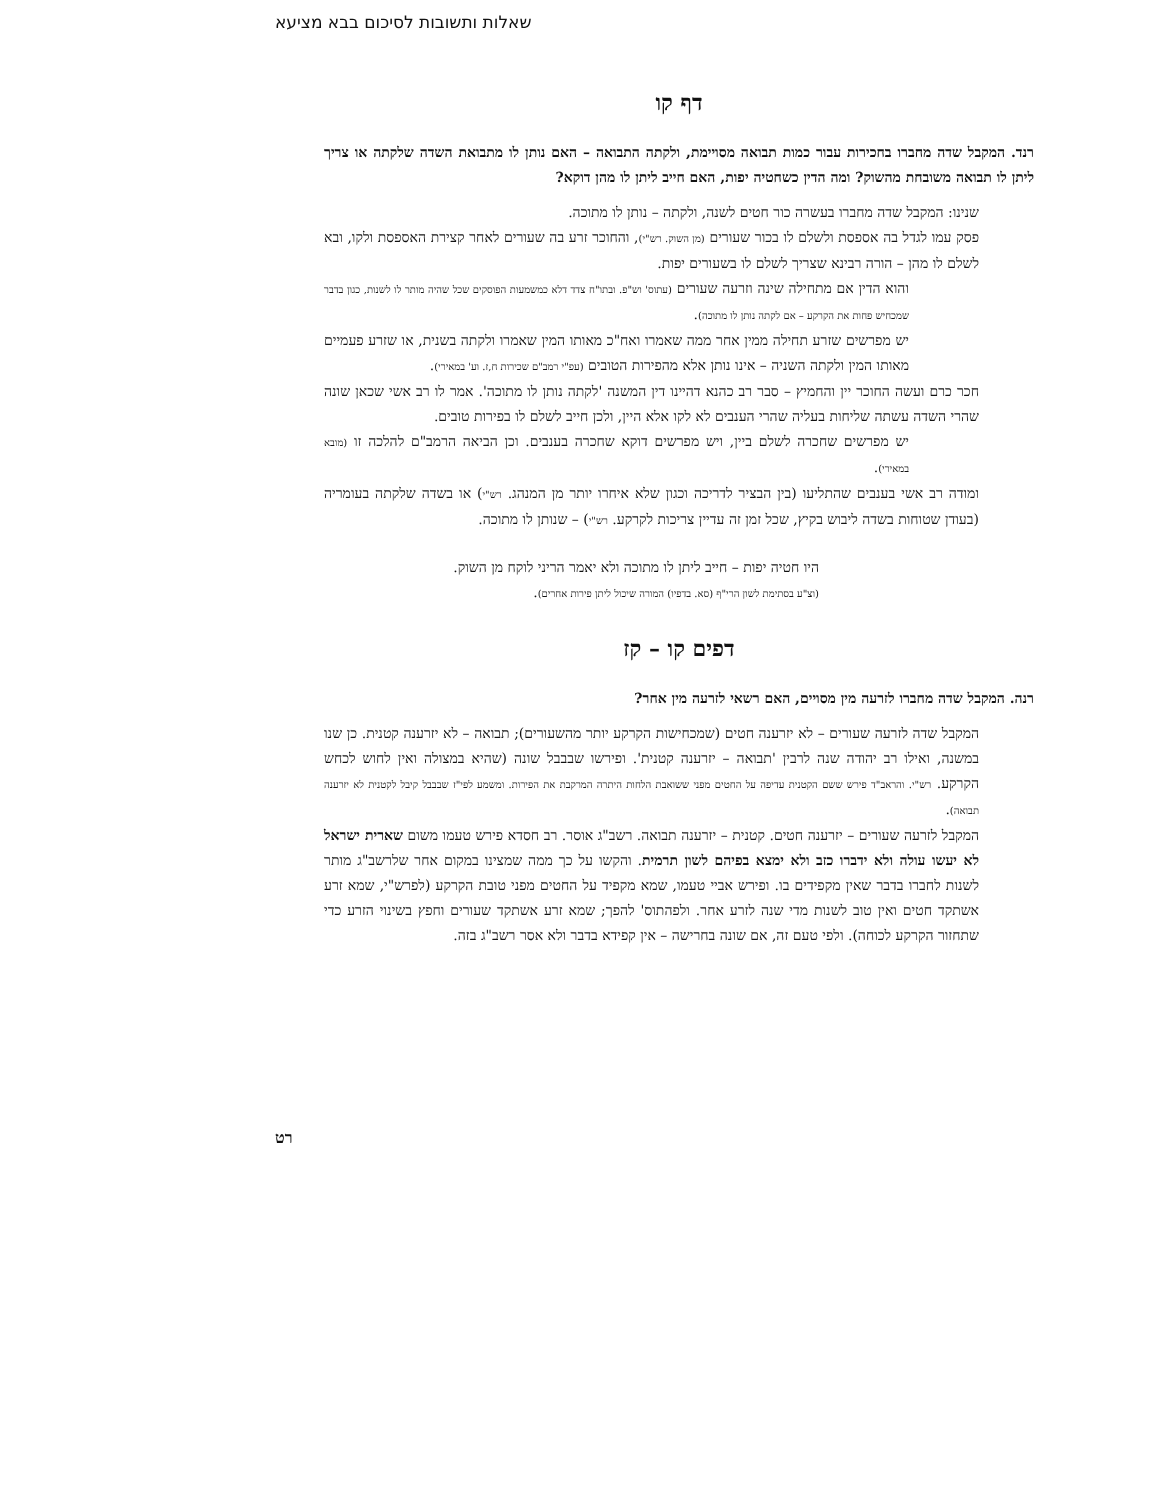שאלות ותשובות לסיכום בבא מציעא
דף קו
רנד. המקבל שדה מחברו בחכירות עבור כמות תבואה מסויימת, ולקתה התבואה – האם נותן לו מתבואת השדה שלקתה או צריך ליתן לו תבואה משובחת מהשוק? ומה הדין כשחטיה יפות, האם חייב ליתן לו מהן דוקא?
שנינו: המקבל שדה מחברו בעשרה כור חטים לשנה, ולקתה – נותן לו מתוכה.
פסק עמו לגדל בה אספסת ולשלם לו בכור שעורים (מן השוק. רש"י), והחוכר זרע בה שעורים לאחר קצירת האספסת ולקו, ובא לשלם לו מהן – הורה רבינא שצריך לשלם לו בשעורים יפות.
והוא הדין אם מתחילה שינה וזרעה שעורים (עתוס' וש"פ. ובתו"ח צדד דלא כמשמעות הפוסקים שכל שהיה מותר לו לשנות, כגון בדבר שמכחיש פחות את הקרקע – אם לקתה נותן לו מתוכה).
יש מפרשים שזרע תחילה ממין אחר ממה שאמרו ואח"כ מאותו המין שאמרו ולקתה בשנית, או שזרע פעמיים מאותו המין ולקתה השניה – אינו נותן אלא מהפירות הטובים (עפ"י רמב"ם שכירות ח,ז. וע' במאירי).
חכר כרם ועשה החוכר יין והחמיץ – סבר רב כהנא דהיינו דין המשנה 'לקתה נותן לו מתוכה'. אמר לו רב אשי שכאן שונה שהרי השדה עשתה שליחות בעליה שהרי הענבים לא לקו אלא היין, ולכן חייב לשלם לו בפירות טובים.
יש מפרשים שחכרה לשלם ביין, ויש מפרשים דוקא שחכרה בענבים. וכן הביאה הרמב"ם להלכה זו (מובא במאירי).
ומודה רב אשי בענבים שהתליעו (בין הבציר לדריכה וכגון שלא איחרו יותר מן המנהג. רש"י) או בשדה שלקתה בעומריה (בעודן שטוחות בשדה ליבוש בקיץ, שכל זמן זה עדיין צריכות לקרקע. רש"י) – שנותן לו מתוכה.
היו חטיה יפות – חייב ליתן לו מתוכה ולא יאמר הריני לוקח מן השוק.
(וצ"ע בסתימת לשון הרי"ף (סא. בדפיו) המורה שיכול ליתן פירות אחרים).
דפים קו – קז
רנה. המקבל שדה מחברו לזרעה מין מסויים, האם רשאי לזרעה מין אחר?
המקבל שדה לזרעה שעורים – לא יזרענה חטים (שמכחישות הקרקע יותר מהשעורים); תבואה – לא יזרענה קטנית. כן שנו במשנה, ואילו רב יהודה שנה לרבין 'תבואה – יזרענה קטנית'. ופירשו שבבבל שונה (שהיא במצולה ואין לחוש לכחש הקרקע. רש"י. והראב"ד פירש ששם הקטנית עדיפה על החטים מפני ששואבת הלחות היתרה המרקבת את הפירות. ומשמע לפי"ז שבבבל קיבל לקטנית לא יזרענה תבואה).
המקבל לזרעה שעורים – יזרענה חטים. קטנית – יזרענה תבואה. רשב"ג אוסר. רב חסדא פירש טעמו משום שארית ישראל לא יעשו עולה ולא ידברו כזב ולא ימצא בפיהם לשון תרמית. והקשו על כך ממה שמצינו במקום אחר שלרשב"ג מותר לשנות לחברו בדבר שאין מקפידים בו. ופירש אביי טעמו, שמא מקפיד על החטים מפני טובת הקרקע (לפרש"י, שמא זרע אשתקד חטים ואין טוב לשנות מדי שנה לזרע אחר. ולפהתוס' להפך; שמא זרע אשתקד שעורים וחפץ בשינוי הזרע כדי שתחזור הקרקע לכוחה). ולפי טעם זה, אם שונה בחרישה – אין קפידא בדבר ולא אסר רשב"ג בזה.
רט